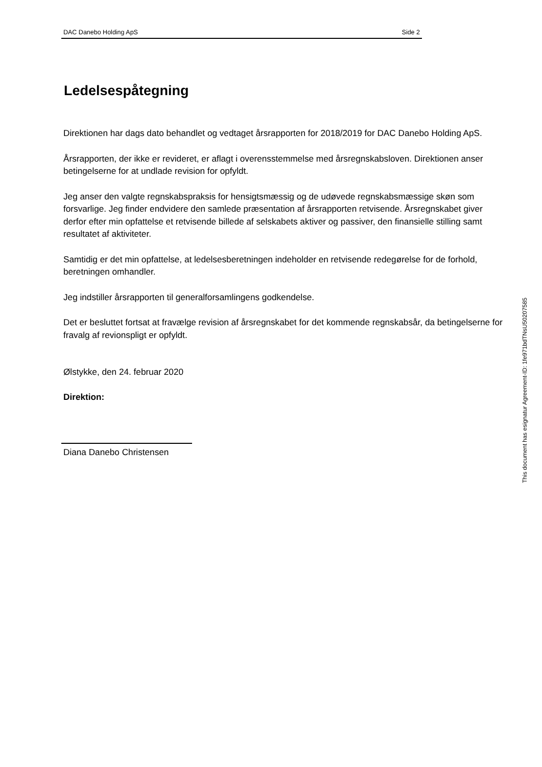DAC Danebo Holding ApS Side 2
Ledelsespåtegning
Direktionen har dags dato behandlet og vedtaget årsrapporten for 2018/2019 for DAC Danebo Holding ApS.
Årsrapporten, der ikke er revideret, er aflagt i overensstemmelse med årsregnskabsloven. Direktionen anser betingelserne for at undlade revision for opfyldt.
Jeg anser den valgte regnskabspraksis for hensigtsmæssig og de udøvede regnskabsmæssige skøn som forsvarlige. Jeg finder endvidere den samlede præsentation af årsrapporten retvisende. Årsregnskabet giver derfor efter min opfattelse et retvisende billede af selskabets aktiver og passiver, den finansielle stilling samt resultatet af aktiviteter.
Samtidig er det min opfattelse, at ledelsesberetningen indeholder en retvisende redegørelse for de forhold, beretningen omhandler.
Jeg indstiller årsrapporten til generalforsamlingens godkendelse.
Det er besluttet fortsat at fravælge revision af årsregnskabet for det kommende regnskabsår, da betingelserne for fravalg af revionspligt er opfyldt.
Ølstykke, den 24. februar 2020
Direktion:
Diana Danebo Christensen
This document has esignatur Agreement-ID: 1fe971bdTNsU50207585